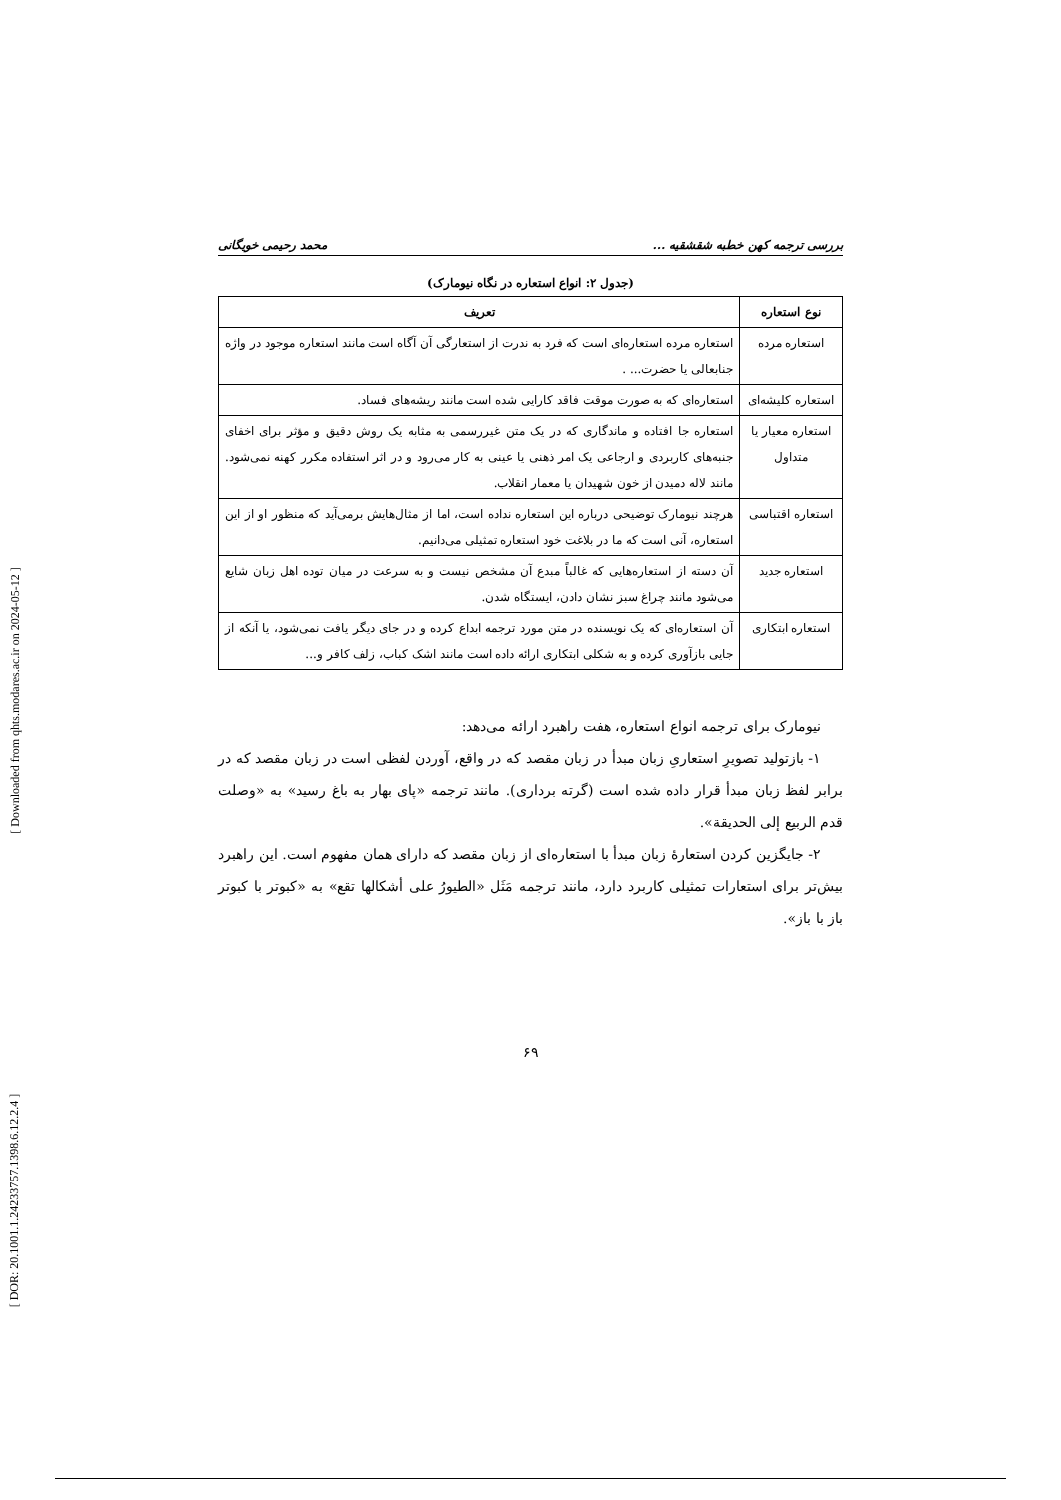بررسی ترجمه کهن خطبه شقشقیه ... محمد رحیمی خویگانی
(جدول ۲: انواع استعاره در نگاه نیومارک)
| نوع استعاره | تعریف |
| --- | --- |
| استعاره مرده | استعاره مرده استعاره‌ای است که فرد به ندرت از استعارگی آن آگاه است مانند استعاره موجود در واژه جنابعالی یا حضرت... . |
| استعاره کلیشه‌ای | استعاره‌ای که به صورت موقت فاقد کارایی شده است مانند ریشه‌های فساد. |
| استعاره معیار یا متداول | استعاره جا افتاده و ماندگاری که در یک متن غیررسمی به مثابه یک روش دقیق و مؤثر برای اخفای جنبه‌های کاربردی و ارجاعی یک امر ذهنی یا عینی به کار می‌رود و در اثر استفاده مکرر کهنه نمی‌شود. مانند لاله دمیدن از خون شهیدان یا معمار انقلاب. |
| استعاره اقتباسی | هرچند نیومارک توضیحی درباره این استعاره نداده است، اما از مثال‌هایش برمی‌آید که منظور او از این استعاره، آنی است که ما در بلاغت خود استعاره تمثیلی می‌دانیم. |
| استعاره جدید | آن دسته از استعاره‌هایی که غالباً مبدع آن مشخص نیست و به سرعت در میان توده اهل زبان شایع می‌شود مانند چراغ سبز نشان دادن، ایستگاه شدن. |
| استعاره ابتکاری | آن استعاره‌ای که یک نویسنده در متن مورد ترجمه ابداع کرده و در جای دیگر یافت نمی‌شود، یا آنکه از جایی بازآوری کرده و به شکلی ابتکاری ارائه داده است مانند اشک کباب، زلف کافر و... |
نیومارک برای ترجمه انواع استعاره، هفت راهبرد ارائه می‌دهد:
۱- بازتولید تصویرِ استعاریِ زبان مبدأ در زبان مقصد که در واقع، آوردن لفظی است در زبان مقصد که در برابر لفظ زبان مبدأ قرار داده شده است (گرته برداری). مانند ترجمه «پای بهار به باغ رسید» به «وصلت قدم الربیع إلی الحدیقة».
۲- جایگزین کردن استعارهٔ زبان مبدأ با استعاره‌ای از زبان مقصد که دارای همان مفهوم است. این راهبرد بیش‌تر برای استعارات تمثیلی کاربرد دارد، مانند ترجمه مَثَل «الطیورُ علی أشکالها تقع» به «کبوتر با کبوتر باز با باز».
۶۹
[ DOR: 20.1001.1.24233757.1398.6.12.2.4 ]
[ Downloaded from qhts.modares.ac.ir on 2024-05-12 ]